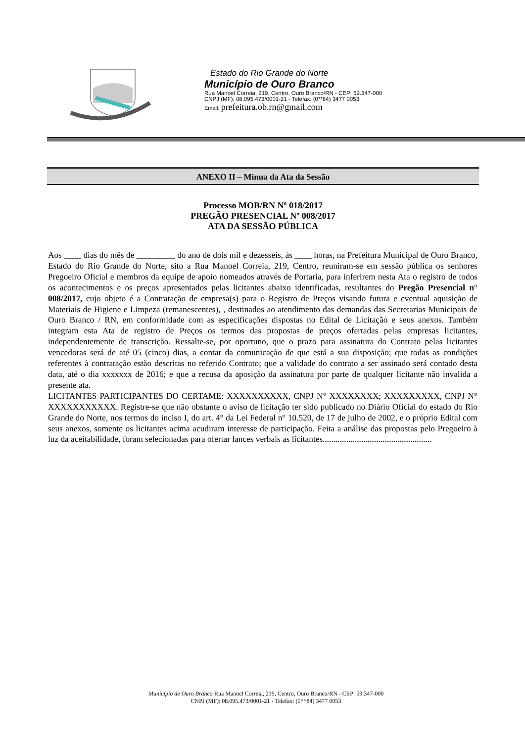Estado do Rio Grande do Norte
Município de Ouro Branco
Rua Manoel Correia, 219, Centro, Ouro Branco/RN - CEP: 59.347-000
CNPJ (MF): 08.095.473/0001-21 - Telefax: (0**84) 3477 0053
Email: prefeitura.ob.rn@gmail.com
ANEXO II – Minua da Ata da Sessão
Processo MOB/RN Nº 018/2017
PREGÃO PRESENCIAL Nº 008/2017
ATA DA SESSÃO PÚBLICA
Aos ____ dias do mês de _________ do ano de dois mil e dezesseis, às ____ horas, na Prefeitura Municipal de Ouro Branco, Estado do Rio Grande do Norte, sito a Rua Manoel Correia, 219, Centro, reuniram-se em sessão pública os senhores Pregoeiro Oficial e membros da equipe de apoio nomeados através de Portaria, para inferirem nesta Ata o registro de todos os acontecimentos e os preços apresentados pelas licitantes abaixo identificadas, resultantes do Pregão Presencial n° 008/2017, cujo objeto é a Contratação de empresa(s) para o Registro de Preços visando futura e eventual aquisição de Materiais de Higiene e Limpeza (remanescentes), , destinados ao atendimento das demandas das Secretarias Municipais de Ouro Branco / RN, em conformidade com as especificações dispostas no Edital de Licitação e seus anexos. Também integram esta Ata de registro de Preços os termos das propostas de preços ofertadas pelas empresas licitantes, independentemente de transcrição. Ressalte-se, por oportuno, que o prazo para assinatura do Contrato pelas licitantes vencedoras será de até 05 (cinco) dias, a contar da comunicação de que está a sua disposição; que todas as condições referentes à contratação estão descritas no referido Contrato; que a validade do contrato a ser assinado será contado desta data, até o dia xxxxxxx de 2016; e que a recusa da aposição da assinatura por parte de qualquer licitante não invalida a presente ata.
LICITANTES PARTICIPANTES DO CERTAME: XXXXXXXXXX, CNPJ N° XXXXXXXX; XXXXXXXXX, CNPJ N° XXXXXXXXXXX. Registre-se que não obstante o aviso de licitação ter sido publicado no Diário Oficial do estado do Rio Grande do Norte, nos termos do inciso I, do art. 4° da Lei Federal n° 10.520, de 17 de julho de 2002, e o próprio Edital com seus anexos, somente os licitantes acima acudiram interesse de participação. Feita a análise das propostas pelo Pregoeiro à luz da aceitabilidade, foram selecionadas para ofertar lances verbais as licitantes...................................................
Município de Ouro Branco Rua Manoel Correia, 219, Centro, Ouro Branco/RN - CEP: 59.347-000
CNPJ (MF): 08.095.473/0001-21 - Telefax: (0**84) 3477 0053